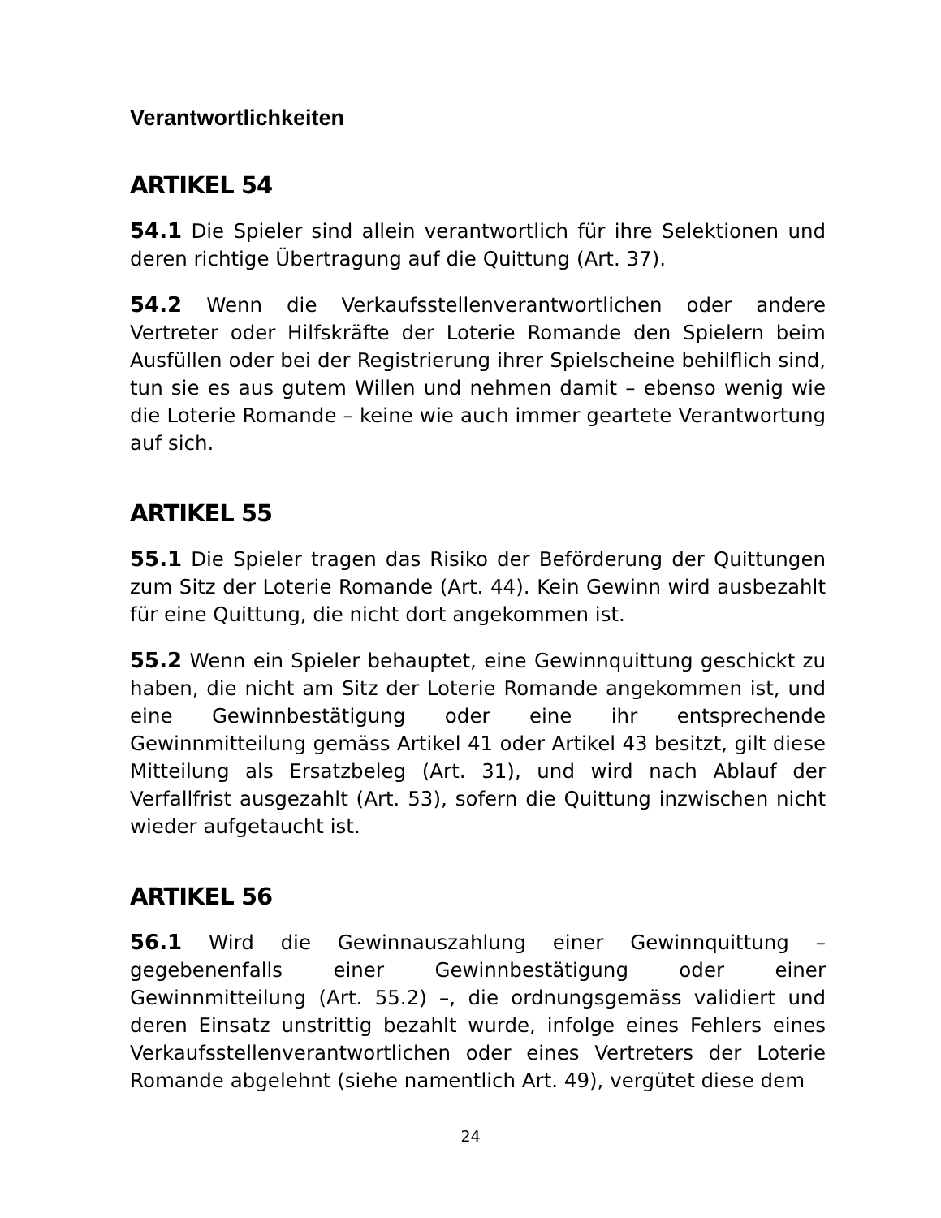Verantwortlichkeiten
ARTIKEL 54
54.1 Die Spieler sind allein verantwortlich für ihre Selektionen und deren richtige Übertragung auf die Quittung (Art. 37).
54.2 Wenn die Verkaufsstellenverantwortlichen oder andere Vertreter oder Hilfskräfte der Loterie Romande den Spielern beim Ausfüllen oder bei der Registrierung ihrer Spielscheine behilflich sind, tun sie es aus gutem Willen und nehmen damit – ebenso wenig wie die Loterie Romande – keine wie auch immer geartete Verantwortung auf sich.
ARTIKEL 55
55.1 Die Spieler tragen das Risiko der Beförderung der Quittungen zum Sitz der Loterie Romande (Art. 44). Kein Gewinn wird ausbezahlt für eine Quittung, die nicht dort angekommen ist.
55.2 Wenn ein Spieler behauptet, eine Gewinnquittung geschickt zu haben, die nicht am Sitz der Loterie Romande angekommen ist, und eine Gewinnbestätigung oder eine ihr entsprechende Gewinnmitteilung gemäss Artikel 41 oder Artikel 43 besitzt, gilt diese Mitteilung als Ersatzbeleg (Art. 31), und wird nach Ablauf der Verfallfrist ausgezahlt (Art. 53), sofern die Quittung inzwischen nicht wieder aufgetaucht ist.
ARTIKEL 56
56.1 Wird die Gewinnauszahlung einer Gewinnquittung – gegebenenfalls einer Gewinnbestätigung oder einer Gewinnmitteilung (Art. 55.2) –, die ordnungsgemäss validiert und deren Einsatz unstrittig bezahlt wurde, infolge eines Fehlers eines Verkaufsstellenverantwortlichen oder eines Vertreters der Loterie Romande abgelehnt (siehe namentlich Art. 49), vergütet diese dem
24